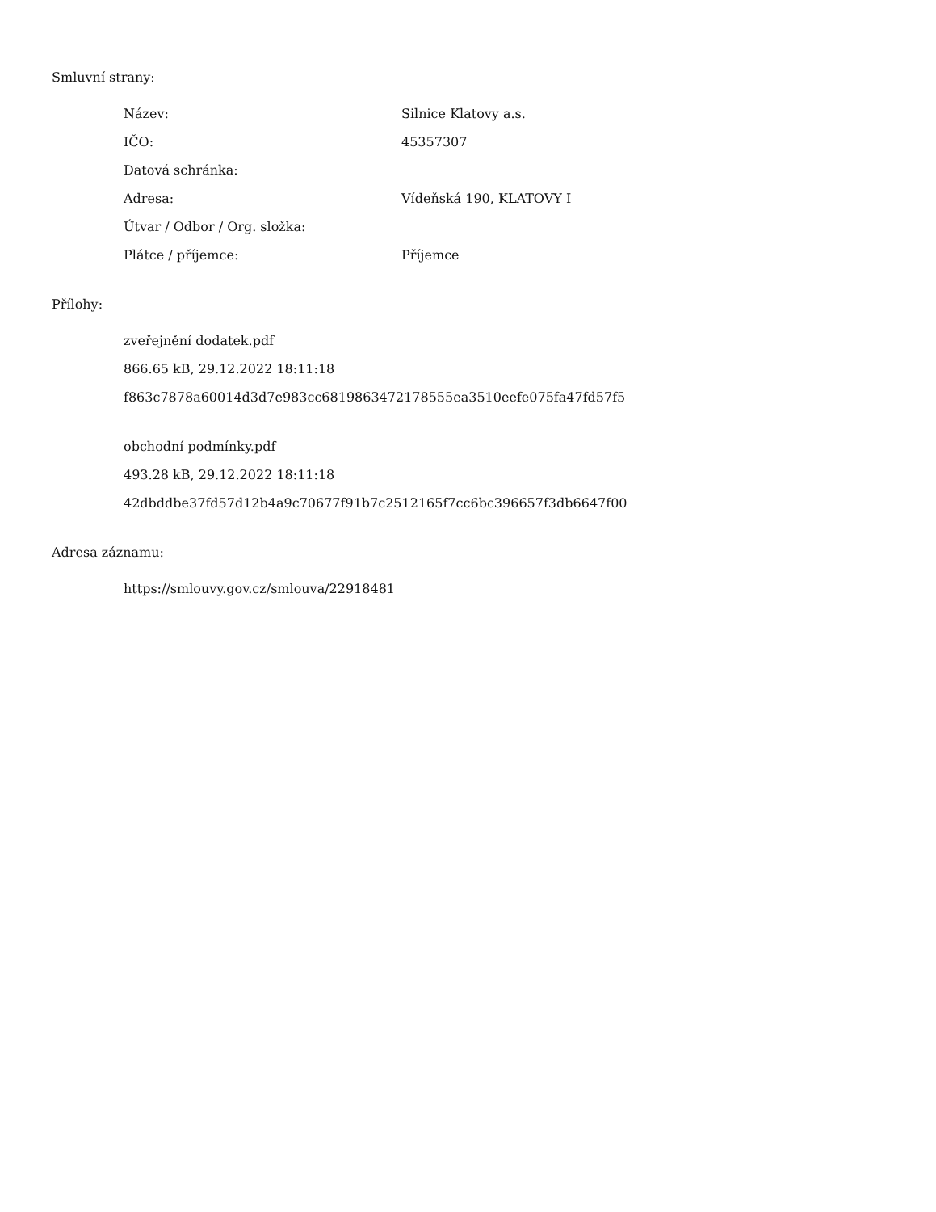Smluvní strany:
| Název: | Silnice Klatovy a.s. |
| IČO: | 45357307 |
| Datová schránka: | |
| Adresa: | Vídeňská 190, KLATOVY I |
| Útvar / Odbor / Org. složka: | |
| Plátce / příjemce: | Příjemce |
Přílohy:
zveřejnění dodatek.pdf
866.65 kB, 29.12.2022 18:11:18
f863c7878a60014d3d7e983cc6819863472178555ea3510eefe075fa47fd57f5
obchodní podmínky.pdf
493.28 kB, 29.12.2022 18:11:18
42dbddbe37fd57d12b4a9c70677f91b7c2512165f7cc6bc396657f3db6647f00
Adresa záznamu:
https://smlouvy.gov.cz/smlouva/22918481